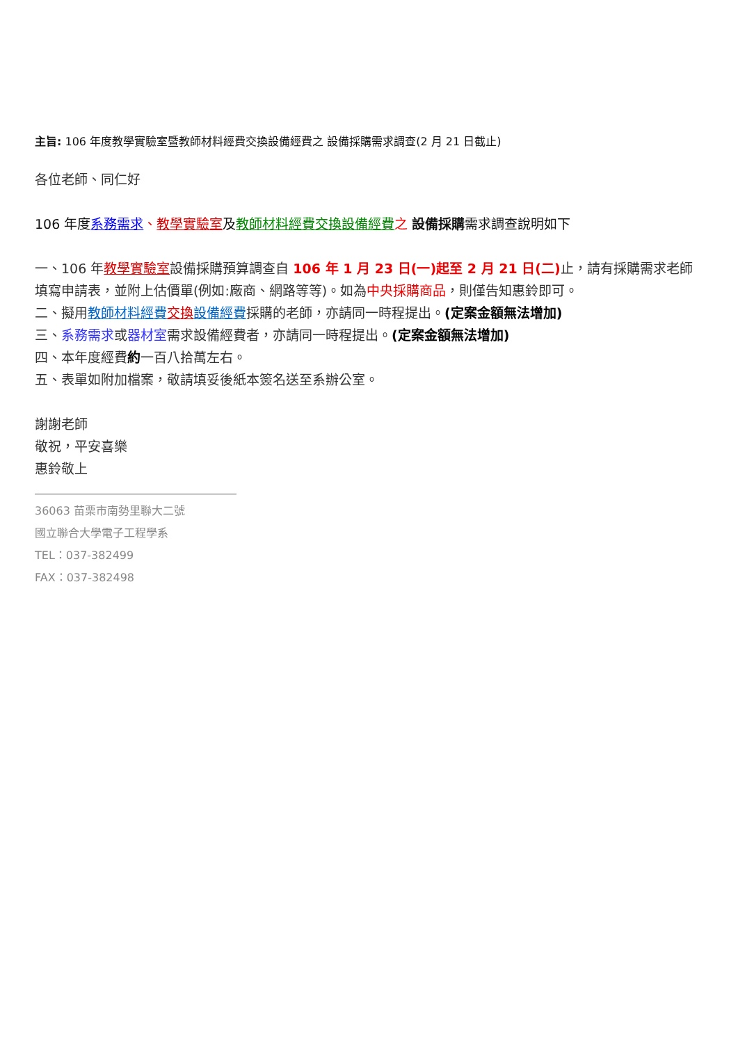主旨: 106 年度教學實驗室暨教師材料經費交換設備經費之 設備採購需求調查(2 月 21 日截止)
各位老師、同仁好
106 年度系務需求、教學實驗室及教師材料經費交換設備經費 之 設備採購需求調查說明如下
一、106 年教學實驗室設備採購預算調查自 106 年 1 月 23 日(一)起至 2 月 21 日(二) 止，請有採購需求老師填寫申請表，並附上估價單(例如:廠商、網路等等)。如為中央採購商品，則僅告知惠鈴即可。
二、擬用教師材料經費 交換 設備經費採購的老師，亦請同一時程提出。(定案金額無法增加)
三、系務需求或器材室需求設備經費者，亦請同一時程提出。(定案金額無法增加)
四、本年度經費約一百八拾萬左右。
五、表單如附加檔案，敬請填妥後紙本簽名送至系辦公室。
謝謝老師
敬祝，平安喜樂
惠鈴敬上
36063 苗栗市南勢里聯大二號
國立聯合大學電子工程學系
TEL：037-382499
FAX：037-382498